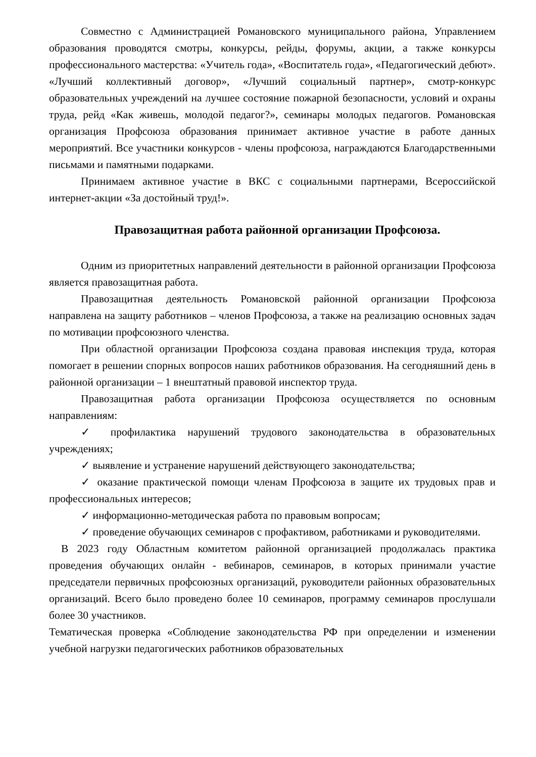Совместно с Администрацией Романовского муниципального района, Управлением образования проводятся смотры, конкурсы, рейды, форумы, акции, а также конкурсы профессионального мастерства: «Учитель года», «Воспитатель года», «Педагогический дебют». «Лучший коллективный договор», «Лучший социальный партнер», смотр-конкурс образовательных учреждений на лучшее состояние пожарной безопасности, условий и охраны труда, рейд «Как живешь, молодой педагог?», семинары молодых педагогов. Романовская организация Профсоюза образования принимает активное участие в работе данных мероприятий. Все участники конкурсов - члены профсоюза, награждаются Благодарственными письмами и памятными подарками.
Принимаем активное участие в ВКС с социальными партнерами, Всероссийской интернет-акции «За достойный труд!».
Правозащитная работа районной организации Профсоюза.
Одним из приоритетных направлений деятельности в районной организации Профсоюза является правозащитная работа.
Правозащитная деятельность Романовской районной организации Профсоюза направлена на защиту работников – членов Профсоюза, а также на реализацию основных задач по мотивации профсоюзного членства.
При областной организации Профсоюза создана правовая инспекция труда, которая помогает в решении спорных вопросов наших работников образования. На сегодняшний день в районной организации – 1 внештатный правовой инспектор труда.
Правозащитная работа организации Профсоюза осуществляется по основным направлениям:
✓ профилактика нарушений трудового законодательства в образовательных учреждениях;
✓ выявление и устранение нарушений действующего законодательства;
✓ оказание практической помощи членам Профсоюза в защите их трудовых прав и профессиональных интересов;
✓ информационно-методическая работа по правовым вопросам;
✓ проведение обучающих семинаров с профактивом, работниками и руководителями.
В 2023 году Областным комитетом районной организацией продолжалась практика проведения обучающих онлайн - вебинаров, семинаров, в которых принимали участие председатели первичных профсоюзных организаций, руководители районных образовательных организаций. Всего было проведено более 10 семинаров, программу семинаров прослушали более 30 участников.
Тематическая проверка «Соблюдение законодательства РФ при определении и изменении учебной нагрузки педагогических работников образовательных